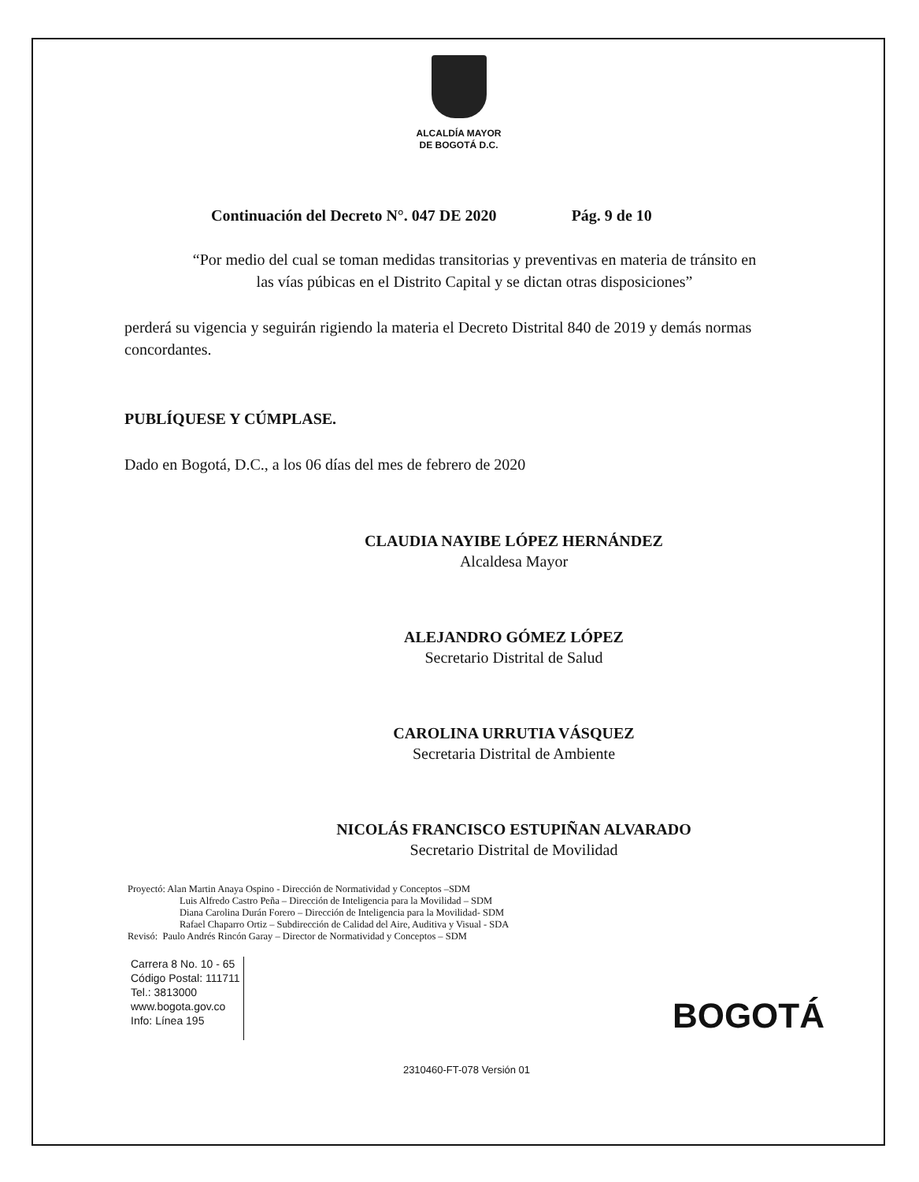ALCALDÍA MAYOR
DE BOGOTÁ D.C.
Continuación del Decreto N°. 047 DE 2020 Pág. 9 de 10
“Por medio del cual se toman medidas transitorias y preventivas en materia de tránsito en
las vías púbicas en el Distrito Capital y se dictan otras disposiciones”
perderá su vigencia y seguirán rigiendo la materia el Decreto Distrital 840 de 2019 y demás normas concordantes.
PUBLÍQUESE Y CÚMPLASE.
Dado en Bogotá, D.C., a los 06 días del mes de febrero de 2020
CLAUDIA NAYIBE LÓPEZ HERNÁNDEZ
Alcaldesa Mayor
ALEJANDRO GÓMEZ LÓPEZ
Secretario Distrital de Salud
CAROLINA URRUTIA VÁSQUEZ
Secretaria Distrital de Ambiente
NICOLÁS FRANCISCO ESTUPIÑAN ALVARADO
Secretario Distrital de Movilidad
Proyectó: Alan Martin Anaya Ospino - Dirección de Normatividad y Conceptos –SDM
Luis Alfredo Castro Peña – Dirección de Inteligencia para la Movilidad – SDM
Diana Carolina Durán Forero – Dirección de Inteligencia para la Movilidad- SDM
Rafael Chaparro Ortiz – Subdirección de Calidad del Aire, Auditiva y Visual - SDA
Revisó: Paulo Andrés Rincón Garay – Director de Normatividad y Conceptos – SDM
Carrera 8 No. 10 - 65
Código Postal: 111711
Tel.: 3813000
www.bogota.gov.co
Info: Línea 195
BOGOTÁ
2310460-FT-078 Versión 01